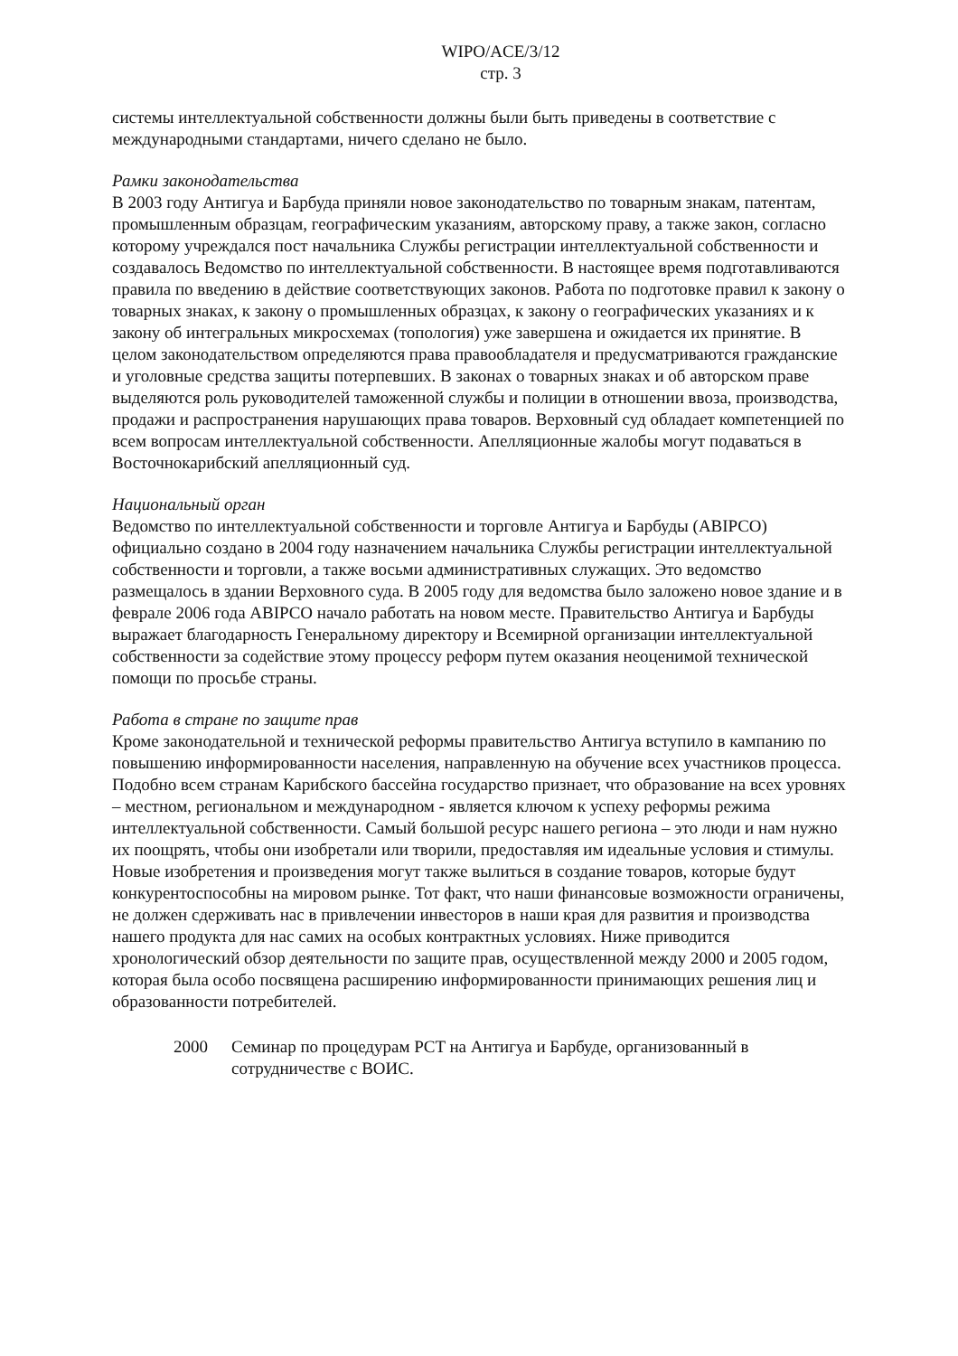WIPO/ACE/3/12
стр. 3
системы интеллектуальной собственности должны были быть приведены в соответствие с международными стандартами, ничего сделано не было.
Рамки законодательства
В 2003 году Антигуа и Барбуда приняли новое законодательство по товарным знакам, патентам, промышленным образцам, географическим указаниям, авторскому праву, а также закон, согласно которому учреждался пост начальника Службы регистрации интеллектуальной собственности и создавалось Ведомство по интеллектуальной собственности. В настоящее время подготавливаются правила по введению в действие соответствующих законов. Работа по подготовке правил к закону о товарных знаках, к закону о промышленных образцах, к закону о географических указаниях и к закону об интегральных микросхемах (топология) уже завершена и ожидается их принятие. В целом законодательством определяются права правообладателя и предусматриваются гражданские и уголовные средства защиты потерпевших. В законах о товарных знаках и об авторском праве выделяются роль руководителей таможенной службы и полиции в отношении ввоза, производства, продажи и распространения нарушающих права товаров. Верховный суд обладает компетенцией по всем вопросам интеллектуальной собственности. Апелляционные жалобы могут подаваться в Восточнокарибский апелляционный суд.
Национальный орган
Ведомство по интеллектуальной собственности и торговле Антигуа и Барбуды (ABIPCO) официально создано в 2004 году назначением начальника Службы регистрации интеллектуальной собственности и торговли, а также восьми административных служащих. Это ведомство размещалось в здании Верховного суда. В 2005 году для ведомства было заложено новое здание и в феврале 2006 года ABIPCO начало работать на новом месте. Правительство Антигуа и Барбуды выражает благодарность Генеральному директору и Всемирной организации интеллектуальной собственности за содействие этому процессу реформ путем оказания неоценимой технической помощи по просьбе страны.
Работа в стране по защите прав
Кроме законодательной и технической реформы правительство Антигуа вступило в кампанию по повышению информированности населения, направленную на обучение всех участников процесса. Подобно всем странам Карибского бассейна государство признает, что образование на всех уровнях – местном, региональном и международном - является ключом к успеху реформы режима интеллектуальной собственности. Самый большой ресурс нашего региона – это люди и нам нужно их поощрять, чтобы они изобретали или творили, предоставляя им идеальные условия и стимулы. Новые изобретения и произведения могут также вылиться в создание товаров, которые будут конкурентоспособны на мировом рынке. Тот факт, что наши финансовые возможности ограничены, не должен сдерживать нас в привлечении инвесторов в наши края для развития и производства нашего продукта для нас самих на особых контрактных условиях. Ниже приводится хронологический обзор деятельности по защите прав, осуществленной между 2000 и 2005 годом, которая была особо посвящена расширению информированности принимающих решения лиц и образованности потребителей.
2000 Семинар по процедурам PCT на Антигуа и Барбуде, организованный в сотрудничестве с ВОИС.